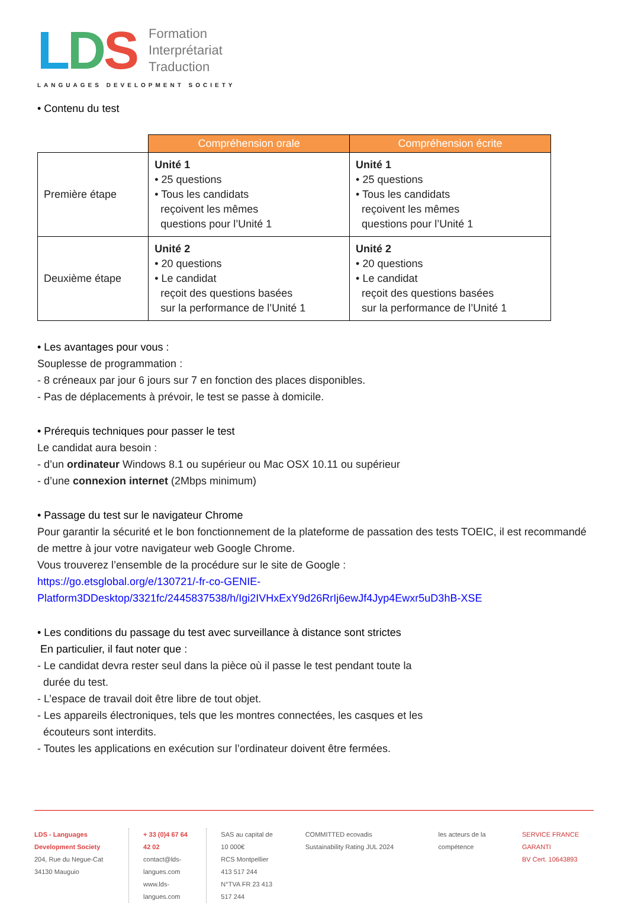LDS
Formation
Interprétariat
Traduction
LANGUAGES DEVELOPMENT SOCIETY
• Contenu du test
| | Compréhension orale | Compréhension écrite |
| --- | --- | --- |
| Première étape | Unité 1 • 25 questions • Tous les candidats reçoivent les mêmes questions pour l’Unité 1 | Unité 1 • 25 questions • Tous les candidats reçoivent les mêmes questions pour l’Unité 1 |
| Deuxième étape | Unité 2 • 20 questions • Le candidat reçoit des questions basées sur la performance de l’Unité 1 | Unité 2 • 20 questions • Le candidat reçoit des questions basées sur la performance de l’Unité 1 |
• Les avantages pour vous :
Souplesse de programmation :
- 8 créneaux par jour 6 jours sur 7 en fonction des places disponibles.
- Pas de déplacements à prévoir, le test se passe à domicile.
• Prérequis techniques pour passer le test
Le candidat aura besoin :
- d’un ordinateur Windows 8.1 ou supérieur ou Mac OSX 10.11 ou supérieur
- d’une connexion internet (2Mbps minimum)
• Passage du test sur le navigateur Chrome
Pour garantir la sécurité et le bon fonctionnement de la plateforme de passation des tests TOEIC, il est recommandé de mettre à jour votre navigateur web Google Chrome.
Vous trouverez l’ensemble de la procédure sur le site de Google :
https://go.etsglobal.org/e/130721/-fr-co-GENIE-
Platform3DDesktop/3321fc/2445837538/h/Igi2IVHxExY9d26RrIj6ewJf4Jyp4Ewxr5uD3hB-XSE
• Les conditions du passage du test avec surveillance à distance sont strictes
En particulier, il faut noter que :
- Le candidat devra rester seul dans la pièce où il passe le test pendant toute la
durée du test.
- L’espace de travail doit être libre de tout objet.
- Les appareils électroniques, tels que les montres connectées, les casques et les
écouteurs sont interdits.
- Toutes les applications en exécution sur l’ordinateur doivent être fermées.
LDS - Languages Development Society
204, Rue du Negue-Cat
34130 Mauguio
+ 33 (0)4 67 64 42 02
contact@lds-langues.com
www.lds-langues.com
SAS au capital de 10 000€
RCS Montpellier 413 517 244
N°TVA FR 23 413 517 244
COMMITTED ecovadis Sustainability Rating JUL 2024
les acteurs de la compétence SERVICE FRANCE GARANTI
BV Cert. 10643893